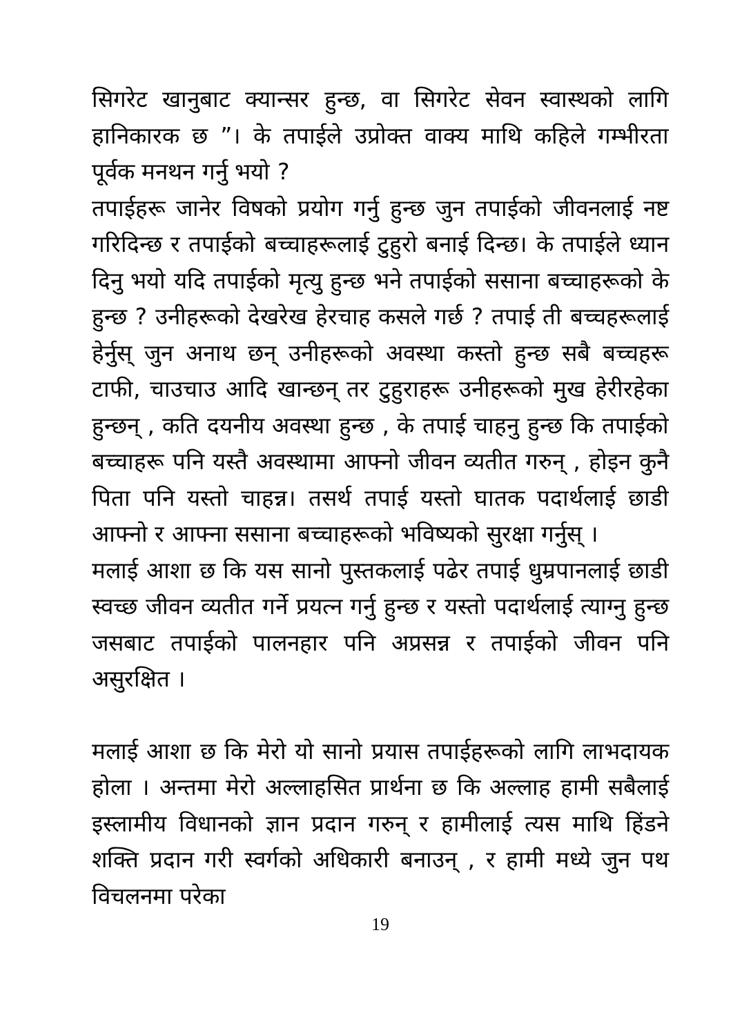सिगरेट खानुबाट क्यान्सर हुन्छ, वा सिगरेट सेवन स्वास्थको लागि हानिकारक छ ”। के तपाईले उप्रोक्त वाक्य माथि कहिले गम्भीरता पूर्वक मनथन गर्नु भयो ?
तपाईहरू जानेर विषको प्रयोग गर्नु हुन्छ जुन तपाईको जीवनलाई नष्ट गरिदिन्छ र तपाईको बच्चाहरूलाई टुहुरो बनाई दिन्छ। के तपाईले ध्यान दिनु भयो यदि तपाईको मृत्यु हुन्छ भने तपाईको ससाना बच्चाहरूको के हुन्छ ? उनीहरूको देखरेख हेरचाह कसले गर्छ ? तपाई ती बच्चहरूलाई हेर्नुस् जुन अनाथ छन् उनीहरूको अवस्था कस्तो हुन्छ सबै बच्चहरू टाफी, चाउचाउ आदि खान्छन् तर टुहुराहरू उनीहरूको मुख हेरीरहेका हुन्छन् , कति दयनीय अवस्था हुन्छ , के तपाई चाहनु हुन्छ कि तपाईको बच्चाहरू पनि यस्तै अवस्थामा आफ्नो जीवन व्यतीत गरुन् , होइन कुनै पिता पनि यस्तो चाहन्न। तसर्थ तपाई यस्तो घातक पदार्थलाई छाडी आफ्नो र आफ्ना ससाना बच्चाहरूको भविष्यको सुरक्षा गर्नुस् ।
मलाई आशा छ कि यस सानो पुस्तकलाई पढेर तपाई धुम्रपानलाई छाडी स्वच्छ जीवन व्यतीत गर्ने प्रयत्न गर्नु हुन्छ र यस्तो पदार्थलाई त्याग्नु हुन्छ जसबाट तपाईको पालनहार पनि अप्रसन्न र तपाईको जीवन पनि असुरक्षित ।
मलाई आशा छ कि मेरो यो सानो प्रयास तपाईहरूको लागि लाभदायक होला । अन्तमा मेरो अल्लाहसित प्रार्थना छ कि अल्लाह हामी सबैलाई इस्लामीय विधानको ज्ञान प्रदान गरुन् र हामीलाई त्यस माथि हिंडने शक्ति प्रदान गरी स्वर्गको अधिकारी बनाउन् , र हामी मध्ये जुन पथ विचलनमा परेका
19